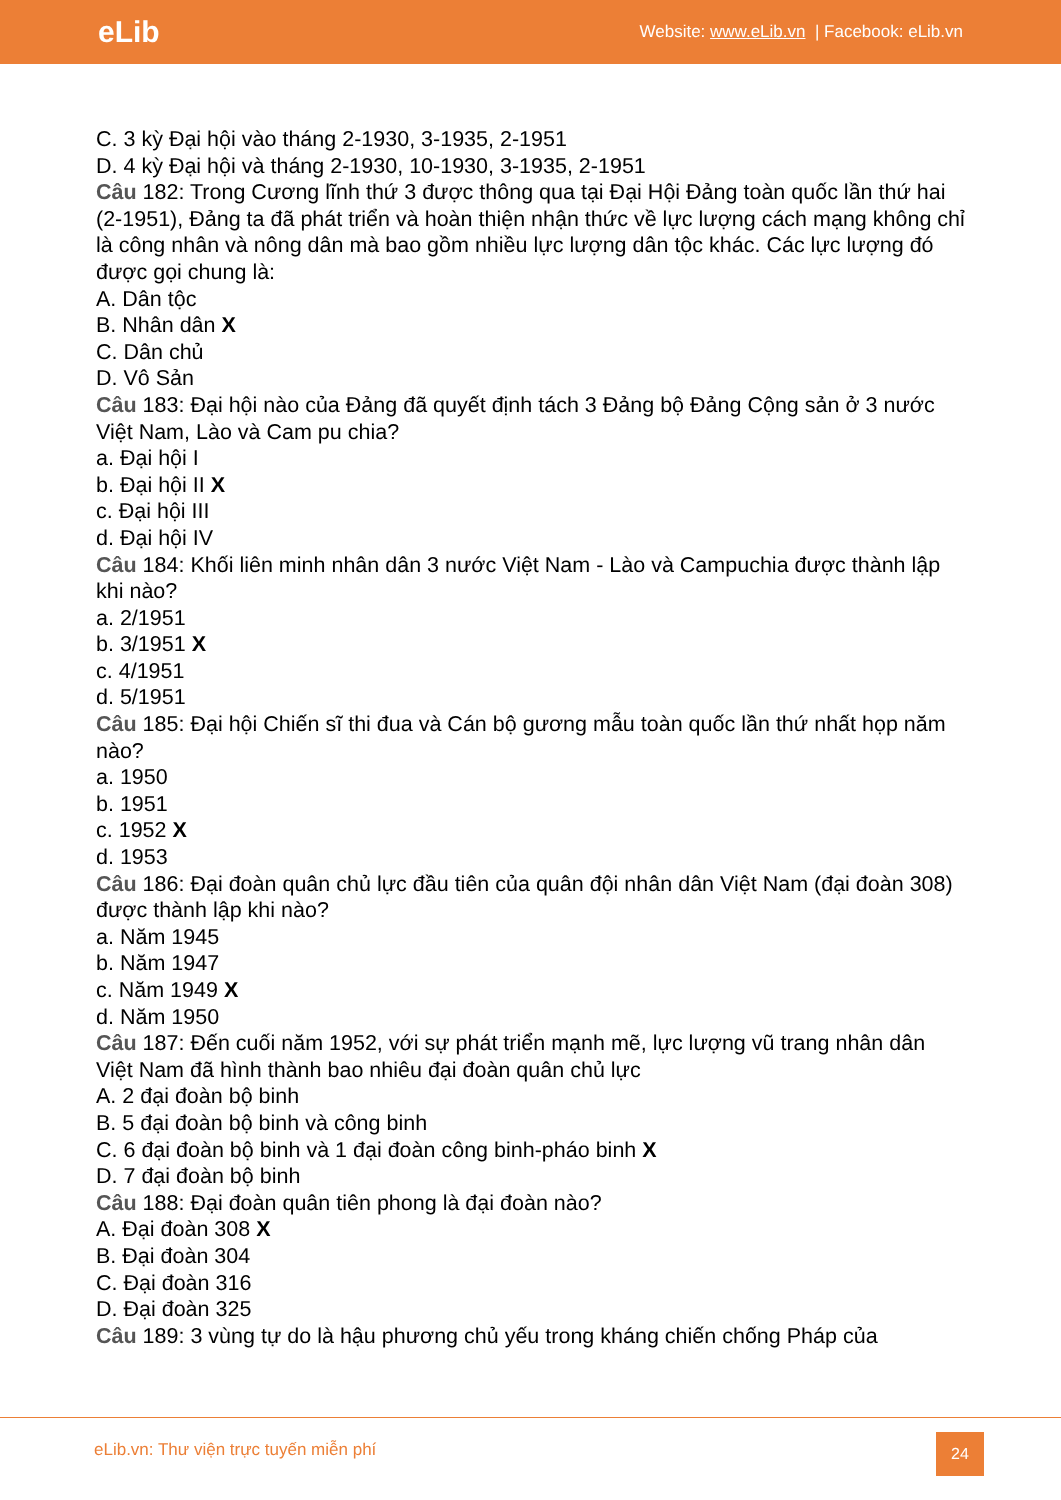eLib
Website: www.eLib.vn | Facebook: eLib.vn
C. 3 kỳ Đại hội vào tháng 2-1930, 3-1935, 2-1951
D. 4 kỳ Đại hội và tháng 2-1930, 10-1930, 3-1935, 2-1951
Câu 182: Trong Cương lĩnh thứ 3 được thông qua tại Đại Hội Đảng toàn quốc lần thứ hai (2-1951), Đảng ta đã phát triển và hoàn thiện nhận thức về lực lượng cách mạng không chỉ là công nhân và nông dân mà bao gồm nhiều lực lượng dân tộc khác. Các lực lượng đó được gọi chung là:
A. Dân tộc
B. Nhân dân X
C. Dân chủ
D. Vô Sản
Câu 183: Đại hội nào của Đảng đã quyết định tách 3 Đảng bộ Đảng Cộng sản ở 3 nước Việt Nam, Lào và Cam pu chia?
a. Đại hội I
b. Đại hội II X
c. Đại hội III
d. Đại hội IV
Câu 184: Khối liên minh nhân dân 3 nước Việt Nam - Lào và Campuchia được thành lập khi nào?
a. 2/1951
b. 3/1951 X
c. 4/1951
d. 5/1951
Câu 185: Đại hội Chiến sĩ thi đua và Cán bộ gương mẫu toàn quốc lần thứ nhất họp năm nào?
a. 1950
b. 1951
c. 1952 X
d. 1953
Câu 186: Đại đoàn quân chủ lực đầu tiên của quân đội nhân dân Việt Nam (đại đoàn 308) được thành lập khi nào?
a. Năm 1945
b. Năm 1947
c. Năm 1949 X
d. Năm 1950
Câu 187: Đến cuối năm 1952, với sự phát triển mạnh mẽ, lực lượng vũ trang nhân dân Việt Nam đã hình thành bao nhiêu đại đoàn quân chủ lực
A. 2 đại đoàn bộ binh
B. 5 đại đoàn bộ binh và công binh
C. 6 đại đoàn bộ binh và 1 đại đoàn công binh-pháo binh X
D. 7 đại đoàn bộ binh
Câu 188: Đại đoàn quân tiên phong là đại đoàn nào?
A. Đại đoàn 308 X
B. Đại đoàn 304
C. Đại đoàn 316
D. Đại đoàn 325
Câu 189: 3 vùng tự do là hậu phương chủ yếu trong kháng chiến chống Pháp của
eLib.vn: Thư viện trực tuyến miễn phí
24